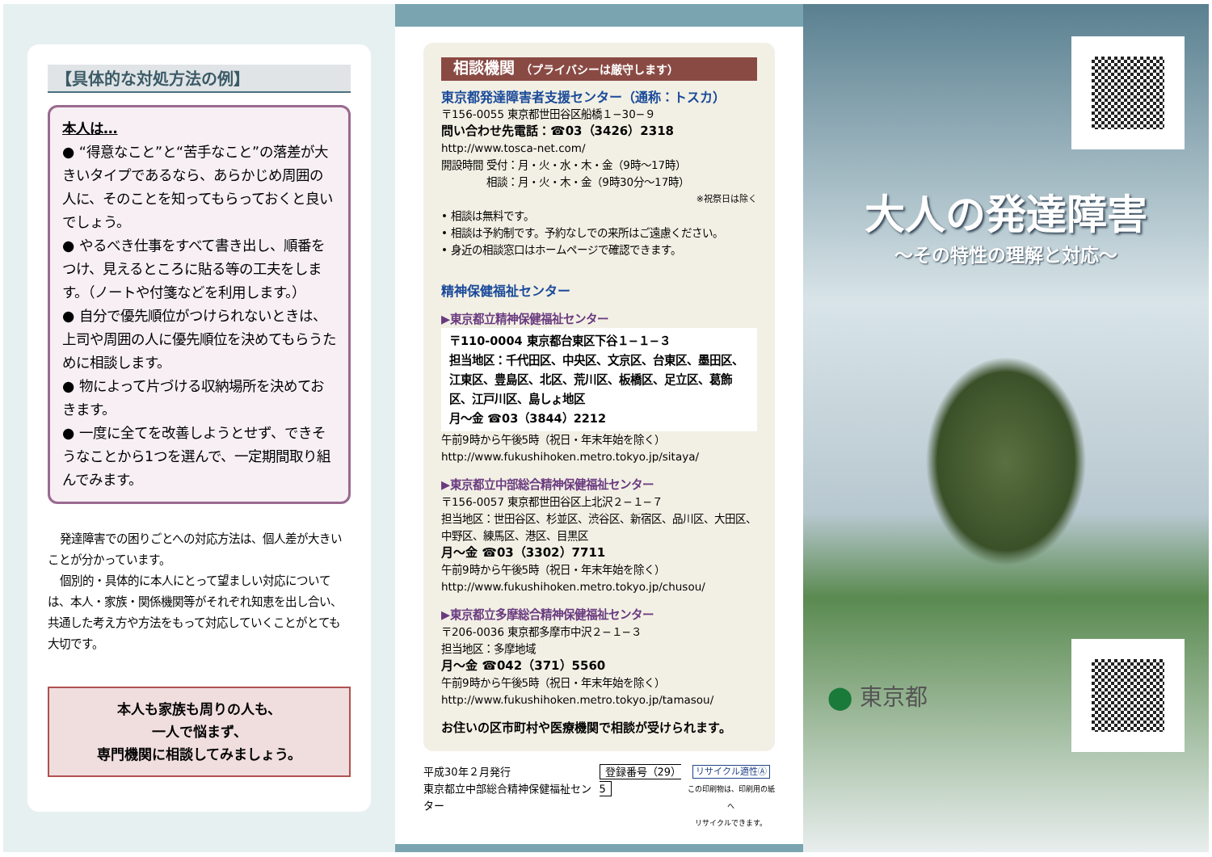【具体的な対処方法の例】
本人は…
● “得意なこと”と“苦手なこと”の落差が大きいタイプであるなら、あらかじめ周囲の人に、そのことを知ってもらっておくと良いでしょう。
● やるべき仕事をすべて書き出し、順番をつけ、見えるところに貼る等の工夫をします。（ノートや付箋などを利用します。）
● 自分で優先順位がつけられないときは、上司や周囲の人に優先順位を決めてもらうために相談します。
● 物によって片づける収納場所を決めておきます。
● 一度に全てを改善しようとせず、できそうなことから1つを選んで、一定期間取り組んでみます。
発達障害での困りごとへの対応方法は、個人差が大きいことが分かっています。
個別的・具体的に本人にとって望ましい対応については、本人・家族・関係機関等がそれぞれ知恵を出し合い、共通した考え方や方法をもって対応していくことがとても大切です。
本人も家族も周りの人も、
一人で悩まず、
専門機関に相談してみましょう。
相談機関 （プライバシーは厳守します）
東京都発達障害者支援センター（通称：トスカ）
〒156-0055 東京都世田谷区船橋１−30−９
問い合わせ先電話：☎03（3426）2318
http://www.tosca-net.com/
開設時間 受付：月・火・水・木・金（9時〜17時）
　　　　 相談：月・火・木・金（9時30分〜17時）
※祝祭日は除く
• 相談は無料です。
• 相談は予約制です。予約なしでの来所はご遠慮ください。
• 身近の相談窓口はホームページで確認できます。
精神保健福祉センター
▶東京都立精神保健福祉センター
〒110-0004 東京都台東区下谷１−１−３
担当地区：千代田区、中央区、文京区、台東区、墨田区、江東区、豊島区、北区、荒川区、板橋区、足立区、葛飾区、江戸川区、島しょ地区
月〜金 ☎03（3844）2212
午前9時から午後5時（祝日・年末年始を除く）
http://www.fukushihoken.metro.tokyo.jp/sitaya/
▶東京都立中部総合精神保健福祉センター
〒156-0057 東京都世田谷区上北沢２−１−７
担当地区：世田谷区、杉並区、渋谷区、新宿区、品川区、大田区、中野区、練馬区、港区、目黒区
月〜金 ☎03（3302）7711
午前9時から午後5時（祝日・年末年始を除く）
http://www.fukushihoken.metro.tokyo.jp/chusou/
▶東京都立多摩総合精神保健福祉センター
〒206-0036 東京都多摩市中沢２−１−３
担当地区：多摩地域
月〜金 ☎042（371）5560
午前9時から午後5時（祝日・年末年始を除く）
http://www.fukushihoken.metro.tokyo.jp/tamasou/
お住いの区市町村や医療機関で相談が受けられます。
平成30年２月発行
東京都立中部総合精神保健福祉センター
登録番号（29）5
リサイクル適性Ⓐ
この印刷物は、印刷用の紙へ
リサイクルできます。
大人の発達障害
〜その特性の理解と対応〜
⬤ 東京都